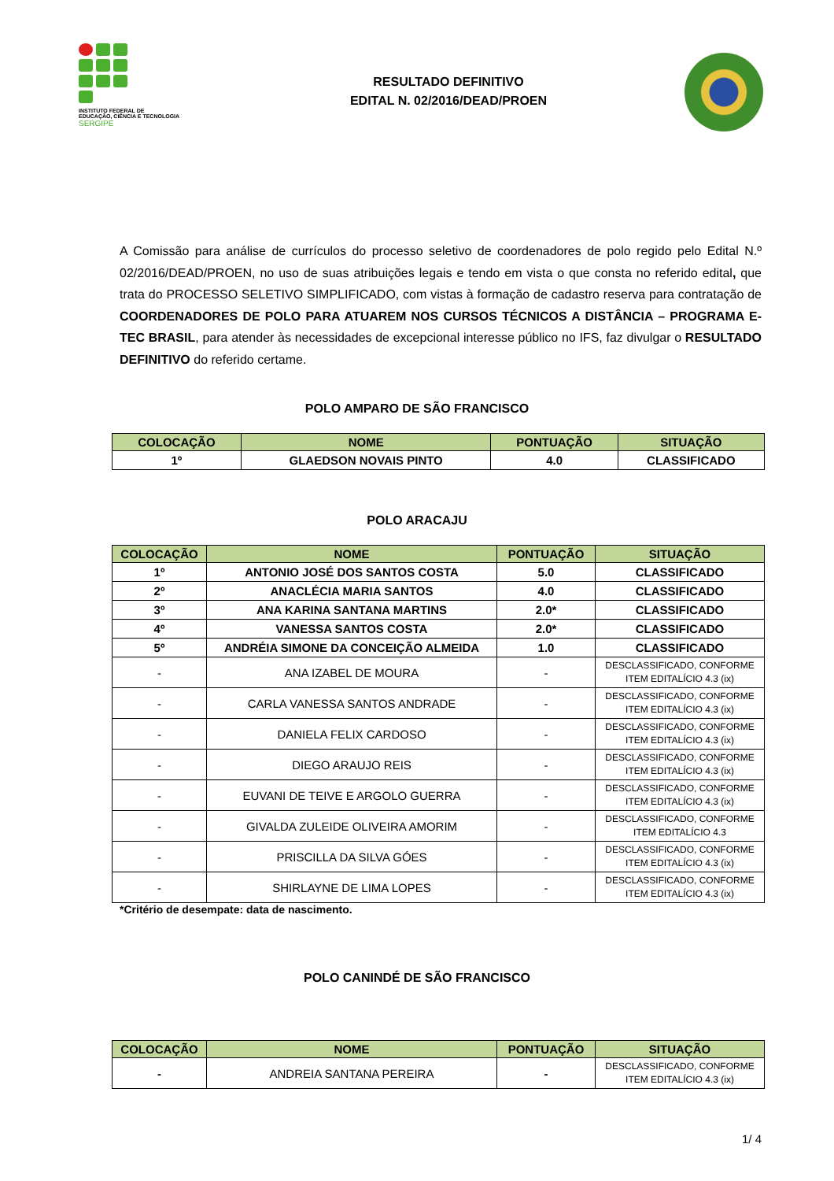INSTITUTO FEDERAL DE
EDUCAÇÃO, CIÊNCIA E TECNOLOGIA
SERGIPE
RESULTADO DEFINITIVO
EDITAL N. 02/2016/DEAD/PROEN
A Comissão para análise de currículos do processo seletivo de coordenadores de polo regido pelo Edital N.º 02/2016/DEAD/PROEN, no uso de suas atribuições legais e tendo em vista o que consta no referido edital, que trata do PROCESSO SELETIVO SIMPLIFICADO, com vistas à formação de cadastro reserva para contratação de COORDENADORES DE POLO PARA ATUAREM NOS CURSOS TÉCNICOS A DISTÂNCIA – PROGRAMA E-TEC BRASIL, para atender às necessidades de excepcional interesse público no IFS, faz divulgar o RESULTADO DEFINITIVO do referido certame.
POLO AMPARO DE SÃO FRANCISCO
| COLOCAÇÃO | NOME | PONTUAÇÃO | SITUAÇÃO |
| --- | --- | --- | --- |
| 1º | GLAEDSON NOVAIS PINTO | 4.0 | CLASSIFICADO |
POLO ARACAJU
| COLOCAÇÃO | NOME | PONTUAÇÃO | SITUAÇÃO |
| --- | --- | --- | --- |
| 1º | ANTONIO JOSÉ DOS SANTOS COSTA | 5.0 | CLASSIFICADO |
| 2º | ANACLÉCIA MARIA SANTOS | 4.0 | CLASSIFICADO |
| 3º | ANA KARINA SANTANA MARTINS | 2.0* | CLASSIFICADO |
| 4º | VANESSA SANTOS COSTA | 2.0* | CLASSIFICADO |
| 5º | ANDRÉIA SIMONE DA CONCEIÇÃO ALMEIDA | 1.0 | CLASSIFICADO |
| - | ANA IZABEL DE MOURA | - | DESCLASSIFICADO, CONFORME ITEM EDITALÍCIO 4.3 (ix) |
| - | CARLA VANESSA SANTOS ANDRADE | - | DESCLASSIFICADO, CONFORME ITEM EDITALÍCIO 4.3 (ix) |
| - | DANIELA FELIX CARDOSO | - | DESCLASSIFICADO, CONFORME ITEM EDITALÍCIO 4.3 (ix) |
| - | DIEGO ARAUJO REIS | - | DESCLASSIFICADO, CONFORME ITEM EDITALÍCIO 4.3 (ix) |
| - | EUVANI DE TEIVE E ARGOLO GUERRA | - | DESCLASSIFICADO, CONFORME ITEM EDITALÍCIO 4.3 (ix) |
| - | GIVALDA ZULEIDE OLIVEIRA AMORIM | - | DESCLASSIFICADO, CONFORME ITEM EDITALÍCIO 4.3 |
| - | PRISCILLA DA SILVA GÓES | - | DESCLASSIFICADO, CONFORME ITEM EDITALÍCIO 4.3 (ix) |
| - | SHIRLAYNE DE LIMA LOPES | - | DESCLASSIFICADO, CONFORME ITEM EDITALÍCIO 4.3 (ix) |
*Critério de desempate: data de nascimento.
POLO CANINDÉ DE SÃO FRANCISCO
| COLOCAÇÃO | NOME | PONTUAÇÃO | SITUAÇÃO |
| --- | --- | --- | --- |
| - | ANDREIA SANTANA PEREIRA | - | DESCLASSIFICADO, CONFORME ITEM EDITALÍCIO 4.3 (ix) |
1/ 4